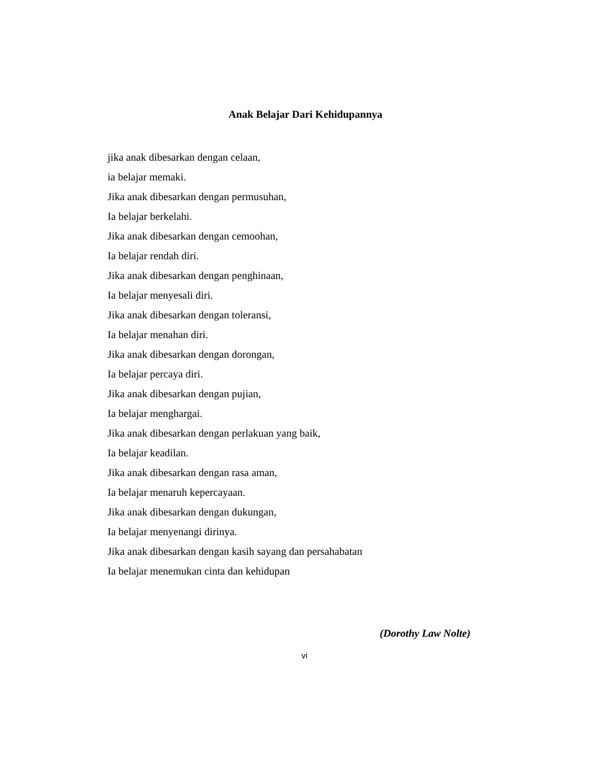Anak Belajar Dari Kehidupannya
jika anak dibesarkan dengan celaan,
ia belajar memaki.
Jika anak dibesarkan dengan permusuhan,
Ia belajar berkelahi.
Jika anak dibesarkan dengan cemoohan,
Ia belajar rendah diri.
Jika anak dibesarkan dengan penghinaan,
Ia belajar menyesali diri.
Jika anak dibesarkan dengan toleransi,
Ia belajar menahan diri.
Jika anak dibesarkan dengan dorongan,
Ia belajar percaya diri.
Jika anak dibesarkan dengan pujian,
Ia belajar menghargai.
Jika anak dibesarkan dengan perlakuan yang baik,
Ia belajar keadilan.
Jika anak dibesarkan dengan rasa aman,
Ia belajar menaruh kepercayaan.
Jika anak dibesarkan dengan dukungan,
Ia belajar menyenangi dirinya.
Jika anak dibesarkan dengan kasih sayang dan persahabatan
Ia belajar menemukan cinta dan kehidupan
(Dorothy Law Nolte)
vi